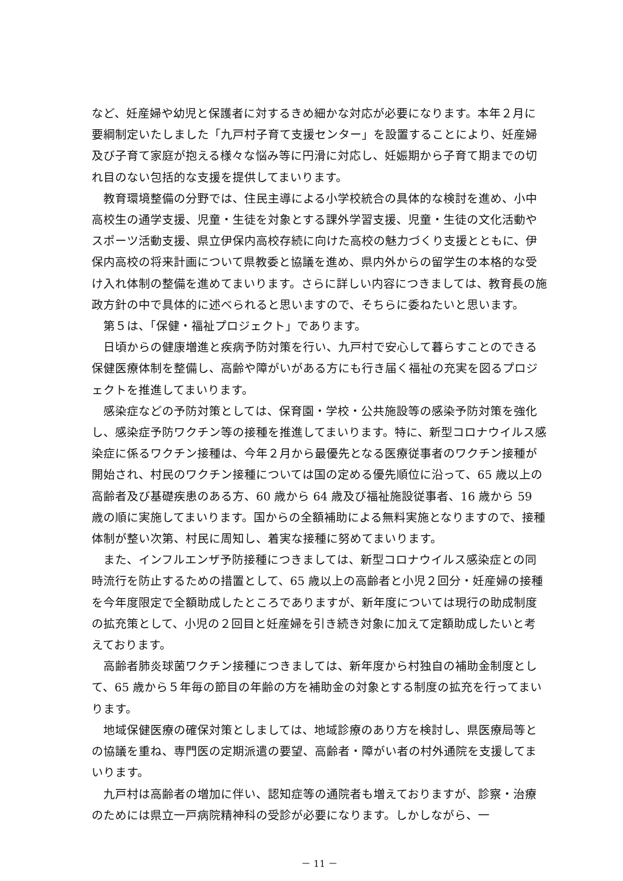など、妊産婦や幼児と保護者に対するきめ細かな対応が必要になります。本年２月に要綱制定いたしました「九戸村子育て支援センター」を設置することにより、妊産婦及び子育て家庭が抱える様々な悩み等に円滑に対応し、妊娠期から子育て期までの切れ目のない包括的な支援を提供してまいります。
教育環境整備の分野では、住民主導による小学校統合の具体的な検討を進め、小中高校生の通学支援、児童・生徒を対象とする課外学習支援、児童・生徒の文化活動やスポーツ活動支援、県立伊保内高校存続に向けた高校の魅力づくり支援とともに、伊保内高校の将来計画について県教委と協議を進め、県内外からの留学生の本格的な受け入れ体制の整備を進めてまいります。さらに詳しい内容につきましては、教育長の施政方針の中で具体的に述べられると思いますので、そちらに委ねたいと思います。
第５は、「保健・福祉プロジェクト」であります。
日頃からの健康増進と疾病予防対策を行い、九戸村で安心して暮らすことのできる保健医療体制を整備し、高齢や障がいがある方にも行き届く福祉の充実を図るプロジェクトを推進してまいります。
感染症などの予防対策としては、保育園・学校・公共施設等の感染予防対策を強化し、感染症予防ワクチン等の接種を推進してまいります。特に、新型コロナウイルス感染症に係るワクチン接種は、今年２月から最優先となる医療従事者のワクチン接種が開始され、村民のワクチン接種については国の定める優先順位に沿って、65 歳以上の高齢者及び基礎疾患のある方、60 歳から 64 歳及び福祉施設従事者、16 歳から 59 歳の順に実施してまいります。国からの全額補助による無料実施となりますので、接種体制が整い次第、村民に周知し、着実な接種に努めてまいります。
また、インフルエンザ予防接種につきましては、新型コロナウイルス感染症との同時流行を防止するための措置として、65 歳以上の高齢者と小児２回分・妊産婦の接種を今年度限定で全額助成したところでありますが、新年度については現行の助成制度の拡充策として、小児の２回目と妊産婦を引き続き対象に加えて定額助成したいと考えております。
高齢者肺炎球菌ワクチン接種につきましては、新年度から村独自の補助金制度として、65 歳から５年毎の節目の年齢の方を補助金の対象とする制度の拡充を行ってまいります。
地域保健医療の確保対策としましては、地域診療のあり方を検討し、県医療局等との協議を重ね、専門医の定期派遣の要望、高齢者・障がい者の村外通院を支援してまいります。
九戸村は高齢者の増加に伴い、認知症等の通院者も増えておりますが、診察・治療のためには県立一戸病院精神科の受診が必要になります。しかしながら、一
－ 11 －